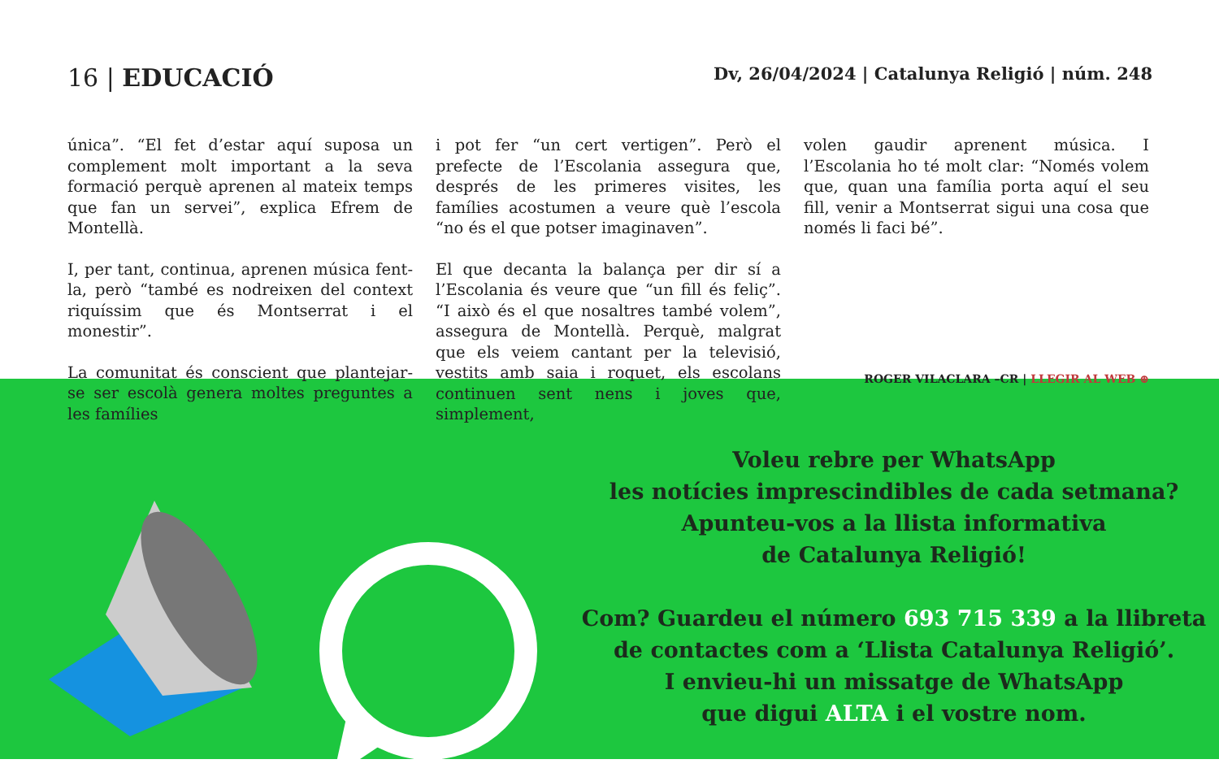16 | EDUCACIÓ
Dv, 26/04/2024 | Catalunya Religió | núm. 248
única”. “El fet d’estar aquí suposa un complement molt important a la seva formació perquè aprenen al mateix temps que fan un servei”, explica Efrem de Montellà.
I, per tant, continua, aprenen música fent-la, però “també es nodreixen del context riquíssim que és Montserrat i el monestir”.
La comunitat és conscient que plantejar-se ser escolà genera moltes preguntes a les famílies
i pot fer “un cert vertigen”. Però el prefecte de l’Escolania assegura que, després de les primeres visites, les famílies acostumen a veure què l’escola “no és el que potser imaginaven”.
El que decanta la balança per dir sí a l’Escolania és veure que “un fill és feliç”. “I això és el que nosaltres també volem”, assegura de Montellà. Perquè, malgrat que els veiem cantant per la televisió, vestits amb saia i roquet, els escolans continuen sent nens i joves que, simplement,
volen gaudir aprenent música. I l’Escolania ho té molt clar: “Només volem que, quan una família porta aquí el seu fill, venir a Montserrat sigui una cosa que només li faci bé”.
ROGER VILACLARA –CR | LLEGIR AL WEB ⊕
Voleu rebre per WhatsApp
les notícies imprescindibles de cada setmana?
Apunteu-vos a la llista informativa
de Catalunya Religió!
Com? Guardeu el número 693 715 339 a la llibreta
de contactes com a ‘Llista Catalunya Religió’.
I envieu-hi un missatge de WhatsApp
que digui ALTA i el vostre nom.